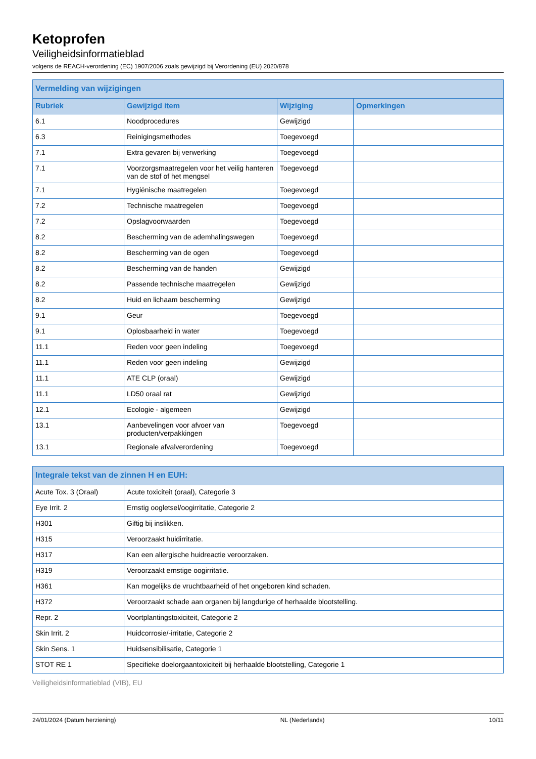Ketoprofen
Veiligheidsinformatieblad
volgens de REACH-verordening (EC) 1907/2006 zoals gewijzigd bij Verordening (EU) 2020/878
| Vermelding van wijzigingen | | | |
| --- | --- | --- | --- |
| Rubriek | Gewijzigd item | Wijziging | Opmerkingen |
| 6.1 | Noodprocedures | Gewijzigd | |
| 6.3 | Reinigingsmethodes | Toegevoegd | |
| 7.1 | Extra gevaren bij verwerking | Toegevoegd | |
| 7.1 | Voorzorgsmaatregelen voor het veilig hanteren van de stof of het mengsel | Toegevoegd | |
| 7.1 | Hygiënische maatregelen | Toegevoegd | |
| 7.2 | Technische maatregelen | Toegevoegd | |
| 7.2 | Opslagvoorwaarden | Toegevoegd | |
| 8.2 | Bescherming van de ademhalingswegen | Toegevoegd | |
| 8.2 | Bescherming van de ogen | Toegevoegd | |
| 8.2 | Bescherming van de handen | Gewijzigd | |
| 8.2 | Passende technische maatregelen | Gewijzigd | |
| 8.2 | Huid en lichaam bescherming | Gewijzigd | |
| 9.1 | Geur | Toegevoegd | |
| 9.1 | Oplosbaarheid in water | Toegevoegd | |
| 11.1 | Reden voor geen indeling | Toegevoegd | |
| 11.1 | Reden voor geen indeling | Gewijzigd | |
| 11.1 | ATE CLP (oraal) | Gewijzigd | |
| 11.1 | LD50 oraal rat | Gewijzigd | |
| 12.1 | Ecologie - algemeen | Gewijzigd | |
| 13.1 | Aanbevelingen voor afvoer van producten/verpakkingen | Toegevoegd | |
| 13.1 | Regionale afvalverordening | Toegevoegd | |
| Integrale tekst van de zinnen H en EUH: | |
| --- | --- |
| Acute Tox. 3 (Oraal) | Acute toxiciteit (oraal), Categorie 3 |
| Eye Irrit. 2 | Ernstig oogletsel/oogirritatie, Categorie 2 |
| H301 | Giftig bij inslikken. |
| H315 | Veroorzaakt huidirritatie. |
| H317 | Kan een allergische huidreactie veroorzaken. |
| H319 | Veroorzaakt ernstige oogirritatie. |
| H361 | Kan mogelijks de vruchtbaarheid of het ongeboren kind schaden. |
| H372 | Veroorzaakt schade aan organen bij langdurige of herhaalde blootstelling. |
| Repr. 2 | Voortplantingstoxiciteit, Categorie 2 |
| Skin Irrit. 2 | Huidcorrosie/-irritatie, Categorie 2 |
| Skin Sens. 1 | Huidsensibilisatie, Categorie 1 |
| STOT RE 1 | Specifieke doelorgaantoxiciteit bij herhaalde blootstelling, Categorie 1 |
Veiligheidsinformatieblad (VIB), EU
24/01/2024 (Datum herziening) NL (Nederlands) 10/11